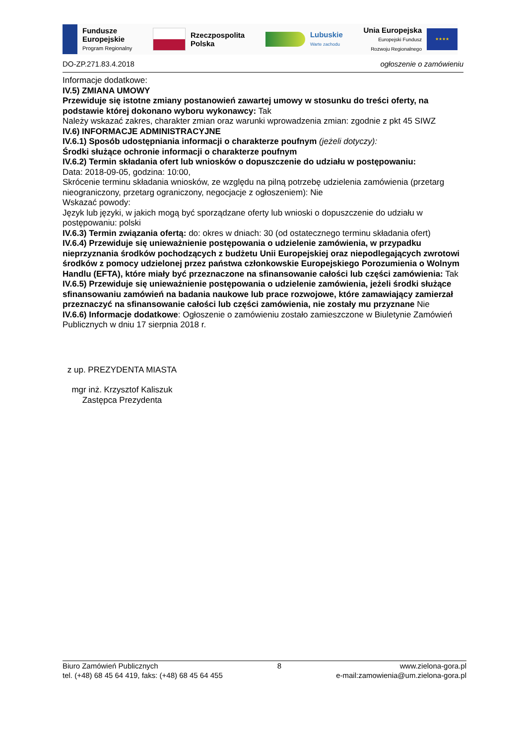Fundusze
Europejskie
Program Regionalny
Rzeczpospolita
Polska
Lubuskie
Warte zachodu
Unia Europejska
Europejski Fundusz
Rozwoju Regionalnego
★★★★
DO-ZP.271.83.4.2018 ogłoszenie o zamówieniu
Informacje dodatkowe:
IV.5) ZMIANA UMOWY
Przewiduje się istotne zmiany postanowień zawartej umowy w stosunku do treści oferty, na podstawie której dokonano wyboru wykonawcy: Tak
Należy wskazać zakres, charakter zmian oraz warunki wprowadzenia zmian: zgodnie z pkt 45 SIWZ
IV.6) INFORMACJE ADMINISTRACYJNE
IV.6.1) Sposób udostępniania informacji o charakterze poufnym (jeżeli dotyczy):
Środki służące ochronie informacji o charakterze poufnym
IV.6.2) Termin składania ofert lub wniosków o dopuszczenie do udziału w postępowaniu:
Data: 2018-09-05, godzina: 10:00,
Skrócenie terminu składania wniosków, ze względu na pilną potrzebę udzielenia zamówienia (przetarg nieograniczony, przetarg ograniczony, negocjacje z ogłoszeniem): Nie
Wskazać powody:
Język lub języki, w jakich mogą być sporządzane oferty lub wnioski o dopuszczenie do udziału w postępowaniu: polski
IV.6.3) Termin związania ofertą: do: okres w dniach: 30 (od ostatecznego terminu składania ofert)
IV.6.4) Przewiduje się unieważnienie postępowania o udzielenie zamówienia, w przypadku nieprzyznania środków pochodzących z budżetu Unii Europejskiej oraz niepodlegających zwrotowi środków z pomocy udzielonej przez państwa członkowskie Europejskiego Porozumienia o Wolnym Handlu (EFTA), które miały być przeznaczone na sfinansowanie całości lub części zamówienia: Tak
IV.6.5) Przewiduje się unieważnienie postępowania o udzielenie zamówienia, jeżeli środki służące sfinansowaniu zamówień na badania naukowe lub prace rozwojowe, które zamawiający zamierzał przeznaczyć na sfinansowanie całości lub części zamówienia, nie zostały mu przyznane Nie
IV.6.6) Informacje dodatkowe: Ogłoszenie o zamówieniu zostało zamieszczone w Biuletynie Zamówień Publicznych w dniu 17 sierpnia 2018 r.
z up. PREZYDENTA MIASTA
mgr inż. Krzysztof Kaliszuk
Zastępca Prezydenta
Biuro Zamówień Publicznych
tel. (+48) 68 45 64 419, faks: (+48) 68 45 64 455
8 www.zielona-gora.pl
e-mail:zamowienia@um.zielona-gora.pl